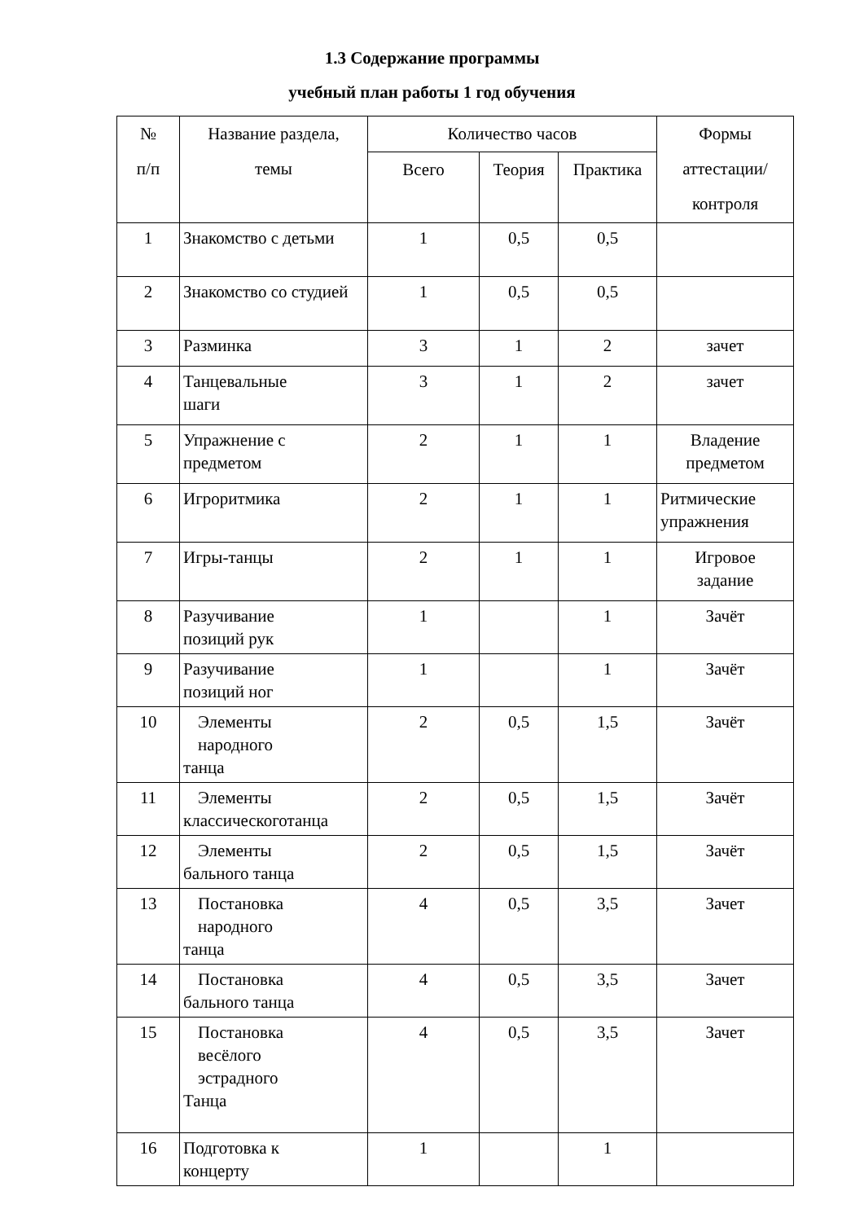1.3 Содержание программы
учебный план работы 1 год обучения
| № п/п | Название раздела, темы | Количество часов | | | Формы аттестации/ контроля |
| --- | --- | --- | --- | --- | --- |
| | | Всего | Теория | Практика | |
| 1 | Знакомство с детьми | 1 | 0,5 | 0,5 | |
| 2 | Знакомство со студией | 1 | 0,5 | 0,5 | |
| 3 | Разминка | 3 | 1 | 2 | зачет |
| 4 | Танцевальные шаги | 3 | 1 | 2 | зачет |
| 5 | Упражнение с предметом | 2 | 1 | 1 | Владение предметом |
| 6 | Игроритмика | 2 | 1 | 1 | Ритмические упражнения |
| 7 | Игры-танцы | 2 | 1 | 1 | Игровое задание |
| 8 | Разучивание позиций рук | 1 | | 1 | Зачёт |
| 9 | Разучивание позиций ног | 1 | | 1 | Зачёт |
| 10 | Элементы народного танца | 2 | 0,5 | 1,5 | Зачёт |
| 11 | Элементы классическоготанца | 2 | 0,5 | 1,5 | Зачёт |
| 12 | Элементы бального танца | 2 | 0,5 | 1,5 | Зачёт |
| 13 | Постановка народного танца | 4 | 0,5 | 3,5 | Зачет |
| 14 | Постановка бального танца | 4 | 0,5 | 3,5 | Зачет |
| 15 | Постановка весёлого эстрадного Танца | 4 | 0,5 | 3,5 | Зачет |
| 16 | Подготовка к концерту | 1 | | 1 | |